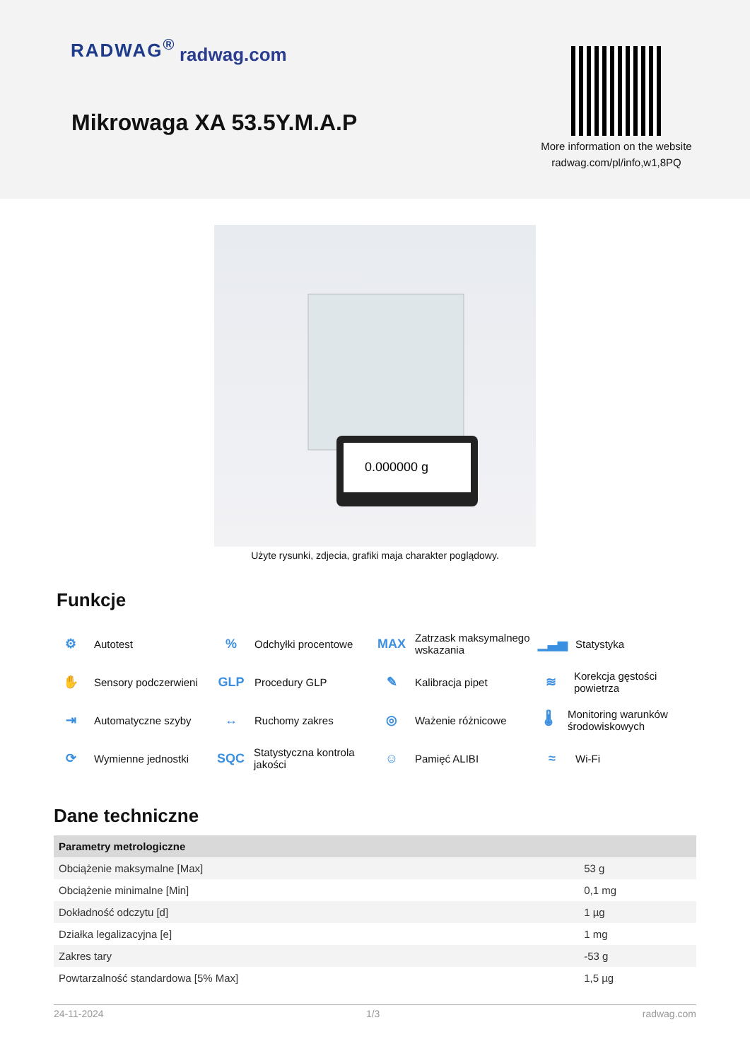RADWAG<sup>®</sup> radwag.com
Mikrowaga XA 53.5Y.M.A.P
More information on the website radwag.com/pl/info,w1,8PQ
0.000000 g
Użyte rysunki, zdjecia, grafiki maja charakter poglądowy.
Funkcje
⚙ Autotest
% Odchyłki procentowe
MAX Zatrzask maksymalnego wskazania
▁▃▅ Statystyka
✋ Sensory podczerwieni
GLP Procedury GLP
✎ Kalibracja pipet
≋ Korekcja gęstości powietrza
⇥ Automatyczne szyby
↔ Ruchomy zakres
◎ Ważenie różnicowe
🌡 Monitoring warunków środowiskowych
⟳ Wymienne jednostki
SQC Statystyczna kontrola jakości
☺ Pamięć ALIBI
≈ Wi-Fi
Dane techniczne
| Parametry metrologiczne | |
| --- | --- |
| Obciążenie maksymalne [Max] | 53 g |
| Obciążenie minimalne [Min] | 0,1 mg |
| Dokładność odczytu [d] | 1 µg |
| Działka legalizacyjna [e] | 1 mg |
| Zakres tary | -53 g |
| Powtarzalność standardowa [5% Max] | 1,5 µg |
24-11-2024 1/3 radwag.com